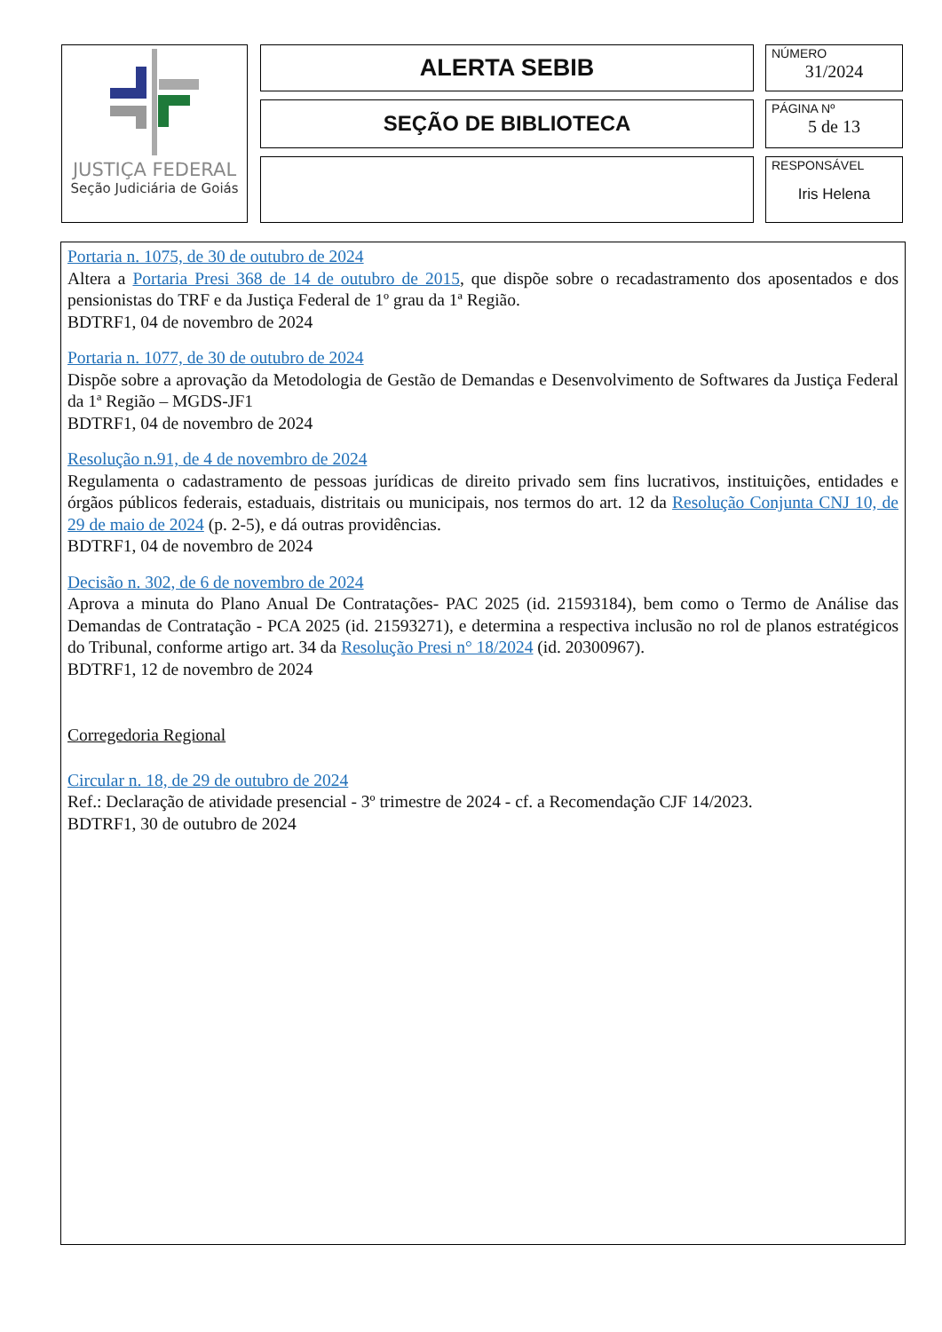JUSTIÇA FEDERAL
Seção Judiciária de Goiás
ALERTA SEBIB
SEÇÃO DE BIBLIOTECA
NÚMERO
31/2024
PÁGINA Nº
5 de 13
RESPONSÁVEL
Iris Helena
Portaria n. 1075, de 30 de outubro de 2024
Altera a Portaria Presi 368 de 14 de outubro de 2015, que dispõe sobre o recadastramento dos aposentados e dos pensionistas do TRF e da Justiça Federal de 1º grau da 1ª Região.
BDTRF1, 04 de novembro de 2024
Portaria n. 1077, de 30 de outubro de 2024
Dispõe sobre a aprovação da Metodologia de Gestão de Demandas e Desenvolvimento de Softwares da Justiça Federal da 1ª Região – MGDS-JF1
BDTRF1, 04 de novembro de 2024
Resolução n.91, de 4 de novembro de 2024
Regulamenta o cadastramento de pessoas jurídicas de direito privado sem fins lucrativos, instituições, entidades e órgãos públicos federais, estaduais, distritais ou municipais, nos termos do art. 12 da Resolução Conjunta CNJ 10, de 29 de maio de 2024 (p. 2-5), e dá outras providências.
BDTRF1, 04 de novembro de 2024
Decisão n. 302, de 6 de novembro de 2024
Aprova a minuta do Plano Anual De Contratações- PAC 2025 (id. 21593184), bem como o Termo de Análise das Demandas de Contratação - PCA 2025 (id. 21593271), e determina a respectiva inclusão no rol de planos estratégicos do Tribunal, conforme artigo art. 34 da Resolução Presi n° 18/2024 (id. 20300967).
BDTRF1, 12 de novembro de 2024
Corregedoria Regional
Circular n. 18, de 29 de outubro de 2024
Ref.: Declaração de atividade presencial - 3º trimestre de 2024 - cf. a Recomendação CJF 14/2023.
BDTRF1, 30 de outubro de 2024